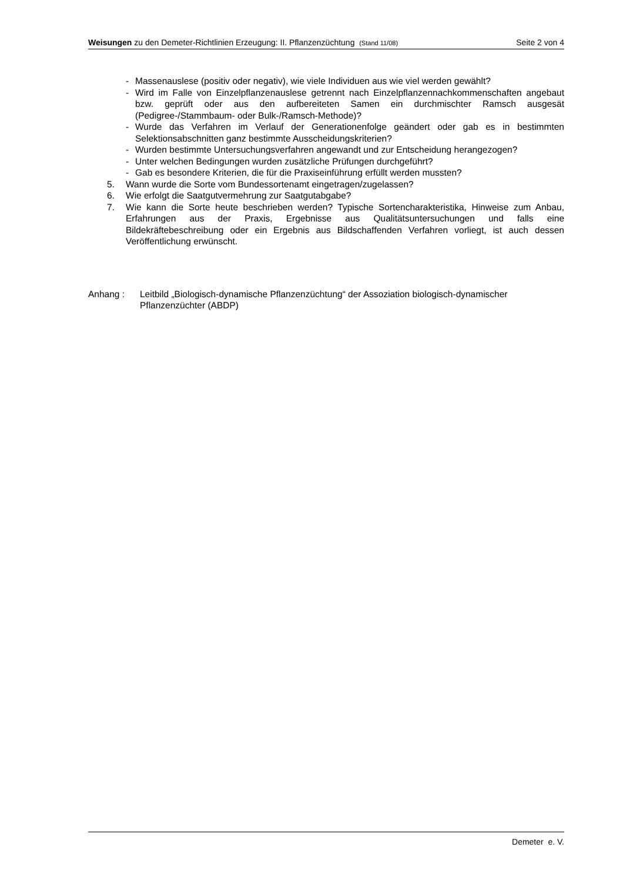Weisungen zu den Demeter-Richtlinien Erzeugung: II. Pflanzenzüchtung (Stand 11/08)
Seite 2 von 4
- Massenauslese (positiv oder negativ), wie viele Individuen aus wie viel werden gewählt?
- Wird im Falle von Einzelpflanzenauslese getrennt nach Einzelpflanzennachkommenschaften angebaut bzw. geprüft oder aus den aufbereiteten Samen ein durchmischter Ramsch ausgesät (Pedigree-/Stammbaum- oder Bulk-/Ramsch-Methode)?
- Wurde das Verfahren im Verlauf der Generationenfolge geändert oder gab es in bestimmten Selektionsabschnitten ganz bestimmte Ausscheidungskriterien?
- Wurden bestimmte Untersuchungsverfahren angewandt und zur Entscheidung herangezogen?
- Unter welchen Bedingungen wurden zusätzliche Prüfungen durchgeführt?
- Gab es besondere Kriterien, die für die Praxiseinführung erfüllt werden mussten?
5. Wann wurde die Sorte vom Bundessortenamt eingetragen/zugelassen?
6. Wie erfolgt die Saatgutvermehrung zur Saatgutabgabe?
7. Wie kann die Sorte heute beschrieben werden? Typische Sortencharakteristika, Hinweise zum Anbau, Erfahrungen aus der Praxis, Ergebnisse aus Qualitätsuntersuchungen und falls eine Bildekräftebeschreibung oder ein Ergebnis aus Bildschaffenden Verfahren vorliegt, ist auch dessen Veröffentlichung erwünscht.
Anhang : Leitbild „Biologisch-dynamische Pflanzenzüchtung“ der Assoziation biologisch-dynamischer Pflanzenzüchter (ABDP)
Demeter e. V.